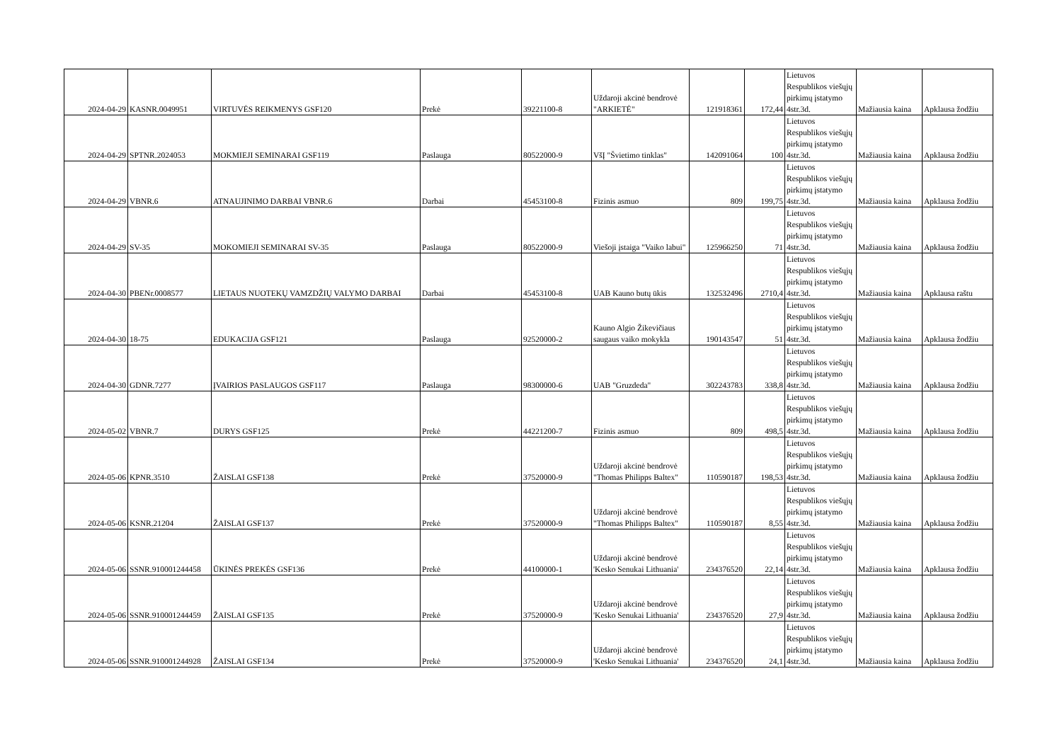| 2024-04-29 | KASNR.0049951 | VIRTUVĖS REIKMENYS GSF120 | Prekė | 39221100-8 | Uždaroji akcinė bendrovė "ARKIETĖ" | 121918361 | 172,44 | Lietuvos Respublikos viešųjų pirkimų įstatymo 4str.3d. | Mažiausia kaina | Apklausa žodžiu |
| 2024-04-29 | SPTNR.2024053 | MOKMIEJI SEMINARAI GSF119 | Paslauga | 80522000-9 | VšĮ "Švietimo tinklas" | 142091064 | 100 | Lietuvos Respublikos viešųjų pirkimų įstatymo 4str.3d. | Mažiausia kaina | Apklausa žodžiu |
| 2024-04-29 | VBNR.6 | ATNAUJINIMO DARBAI VBNR.6 | Darbai | 45453100-8 | Fizinis asmuo | 809 | 199,75 | Lietuvos Respublikos viešųjų pirkimų įstatymo 4str.3d. | Mažiausia kaina | Apklausa žodžiu |
| 2024-04-29 | SV-35 | MOKOMIEJI SEMINARAI SV-35 | Paslauga | 80522000-9 | Viešoji įstaiga "Vaiko labui" | 125966250 | 71 | Lietuvos Respublikos viešųjų pirkimų įstatymo 4str.3d. | Mažiausia kaina | Apklausa žodžiu |
| 2024-04-30 | PBENr.0008577 | LIETAUS NUOTEKŲ VAMZDŽIŲ VALYMO DARBAI | Darbai | 45453100-8 | UAB Kauno butų ūkis | 132532496 | 2710,4 | Lietuvos Respublikos viešųjų pirkimų įstatymo 4str.3d. | Mažiausia kaina | Apklausa raštu |
| 2024-04-30 | 18-75 | EDUKACIJA GSF121 | Paslauga | 92520000-2 | Kauno Algio Žikevičiaus saugaus vaiko mokykla | 190143547 | 51 | Lietuvos Respublikos viešųjų pirkimų įstatymo 4str.3d. | Mažiausia kaina | Apklausa žodžiu |
| 2024-04-30 | GDNR.7277 | ĮVAIRIOS PASLAUGOS GSF117 | Paslauga | 98300000-6 | UAB "Gruzdeda" | 302243783 | 338,8 | Lietuvos Respublikos viešųjų pirkimų įstatymo 4str.3d. | Mažiausia kaina | Apklausa žodžiu |
| 2024-05-02 | VBNR.7 | DURYS GSF125 | Prekė | 44221200-7 | Fizinis asmuo | 809 | 498,5 | Lietuvos Respublikos viešųjų pirkimų įstatymo 4str.3d. | Mažiausia kaina | Apklausa žodžiu |
| 2024-05-06 | KPNR.3510 | ŽAISLAI GSF138 | Prekė | 37520000-9 | Uždaroji akcinė bendrovė "Thomas Philipps Baltex" | 110590187 | 198,53 | Lietuvos Respublikos viešųjų pirkimų įstatymo 4str.3d. | Mažiausia kaina | Apklausa žodžiu |
| 2024-05-06 | KSNR.21204 | ŽAISLAI GSF137 | Prekė | 37520000-9 | Uždaroji akcinė bendrovė "Thomas Philipps Baltex" | 110590187 | 8,55 | Lietuvos Respublikos viešųjų pirkimų įstatymo 4str.3d. | Mažiausia kaina | Apklausa žodžiu |
| 2024-05-06 | SSNR.910001244458 | ŪKINĖS PREKĖS GSF136 | Prekė | 44100000-1 | Uždaroji akcinė bendrovė 'Kesko Senukai Lithuania' | 234376520 | 22,14 | Lietuvos Respublikos viešųjų pirkimų įstatymo 4str.3d. | Mažiausia kaina | Apklausa žodžiu |
| 2024-05-06 | SSNR.910001244459 | ŽAISLAI GSF135 | Prekė | 37520000-9 | Uždaroji akcinė bendrovė 'Kesko Senukai Lithuania' | 234376520 | 27,9 | Lietuvos Respublikos viešųjų pirkimų įstatymo 4str.3d. | Mažiausia kaina | Apklausa žodžiu |
| 2024-05-06 | SSNR.910001244928 | ŽAISLAI GSF134 | Prekė | 37520000-9 | Uždaroji akcinė bendrovė 'Kesko Senukai Lithuania' | 234376520 | 24,1 | Lietuvos Respublikos viešųjų pirkimų įstatymo 4str.3d. | Mažiausia kaina | Apklausa žodžiu |